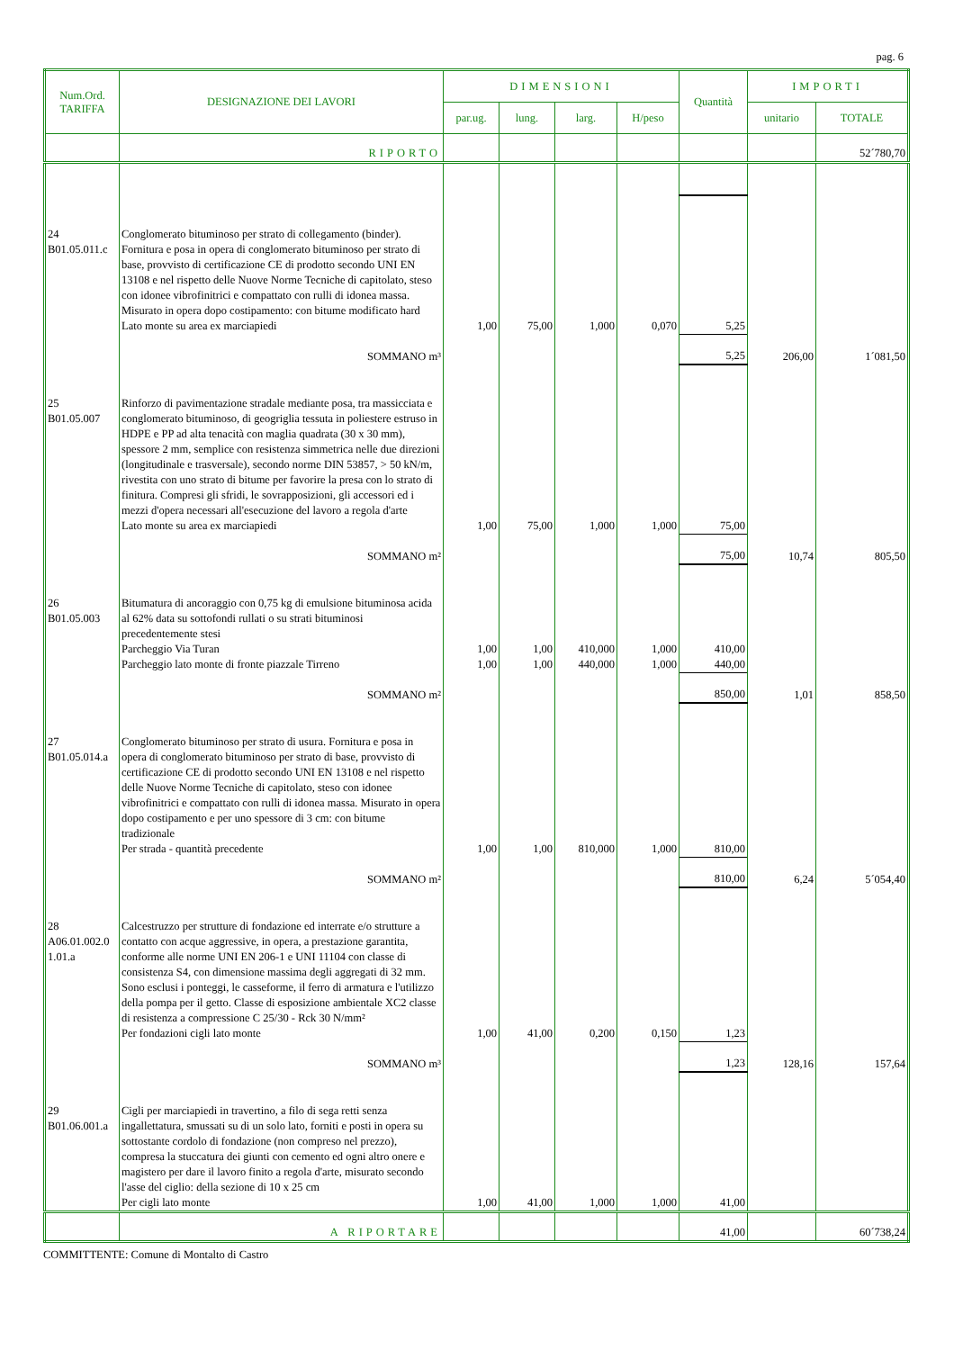pag. 6
| Num.Ord. TARIFFA | DESIGNAZIONE DEI LAVORI | DIMENSIONI | | | | Quantità | IMPORTI | |
| --- | --- | --- | --- | --- | --- | --- | --- | --- |
| | | par.ug. | lung. | larg. | H/peso | | unitario | TOTALE |
| | RIPORTO | | | | | | | 52´780,70 |
| 24 B01.05.011.c | Conglomerato bituminoso per strato di collegamento (binder). Fornitura e posa in opera di conglomerato bituminoso per strato di base, provvisto di certificazione CE di prodotto secondo UNI EN 13108 e nel rispetto delle Nuove Norme Tecniche di capitolato, steso con idonee vibrofinitrici e compattato con rulli di idonea massa. Misurato in opera dopo costipamento: con bitume modificato hard Lato monte su area ex marciapiedi | 1,00 | 75,00 | 1,000 | 0,070 | 5,25 | | |
| | SOMMANO m³ | | | | | 5,25 | 206,00 | 1´081,50 |
| 25 B01.05.007 | Rinforzo di pavimentazione stradale mediante posa, tra massicciata e conglomerato bituminoso, di geogriglia tessuta in poliestere estruso in HDPE e PP ad alta tenacità con maglia quadrata (30 x 30 mm), spessore 2 mm, semplice con resistenza simmetrica nelle due direzioni (longitudinale e trasversale), secondo norme DIN 53857, > 50 kN/m, rivestita con uno strato di bitume per favorire la presa con lo strato di finitura. Compresi gli sfridi, le sovrapposizioni, gli accessori ed i mezzi d'opera necessari all'esecuzione del lavoro a regola d'arte Lato monte su area ex marciapiedi | 1,00 | 75,00 | 1,000 | 1,000 | 75,00 | | |
| | SOMMANO m² | | | | | 75,00 | 10,74 | 805,50 |
| 26 B01.05.003 | Bitumatura di ancoraggio con 0,75 kg di emulsione bituminosa acida al 62% data su sottofondi rullati o su strati bituminosi precedentemente stesi Parcheggio Via Turan Parcheggio lato monte di fronte piazzale Tirreno | 1,00 1,00 | 1,00 1,00 | 410,000 440,000 | 1,000 1,000 | 410,00 440,00 | | |
| | SOMMANO m² | | | | | 850,00 | 1,01 | 858,50 |
| 27 B01.05.014.a | Conglomerato bituminoso per strato di usura. Fornitura e posa in opera di conglomerato bituminoso per strato di base, provvisto di certificazione CE di prodotto secondo UNI EN 13108 e nel rispetto delle Nuove Norme Tecniche di capitolato, steso con idonee vibrofinitrici e compattato con rulli di idonea massa. Misurato in opera dopo costipamento e per uno spessore di 3 cm: con bitume tradizionale Per strada - quantità precedente | 1,00 | 1,00 | 810,000 | 1,000 | 810,00 | | |
| | SOMMANO m² | | | | | 810,00 | 6,24 | 5´054,40 |
| 28 A06.01.002.0 1.01.a | Calcestruzzo per strutture di fondazione ed interrate e/o strutture a contatto con acque aggressive, in opera, a prestazione garantita, conforme alle norme UNI EN 206-1 e UNI 11104 con classe di consistenza S4, con dimensione massima degli aggregati di 32 mm. Sono esclusi i ponteggi, le casseforme, il ferro di armatura e l'utilizzo della pompa per il getto. Classe di esposizione ambientale XC2 classe di resistenza a compressione C 25/30 - Rck 30 N/mm² Per fondazioni cigli lato monte | 1,00 | 41,00 | 0,200 | 0,150 | 1,23 | | |
| | SOMMANO m³ | | | | | 1,23 | 128,16 | 157,64 |
| 29 B01.06.001.a | Cigli per marciapiedi in travertino, a filo di sega retti senza ingallettatura, smussati su di un solo lato, forniti e posti in opera su sottostante cordolo di fondazione (non compreso nel prezzo), compresa la stuccatura dei giunti con cemento ed ogni altro onere e magistero per dare il lavoro finito a regola d'arte, misurato secondo l'asse del ciglio: della sezione di 10 x 25 cm Per cigli lato monte | 1,00 | 41,00 | 1,000 | 1,000 | 41,00 | | |
| | A RIPORTARE | | | | | 41,00 | | 60´738,24 |
COMMITTENTE: Comune di Montalto di Castro